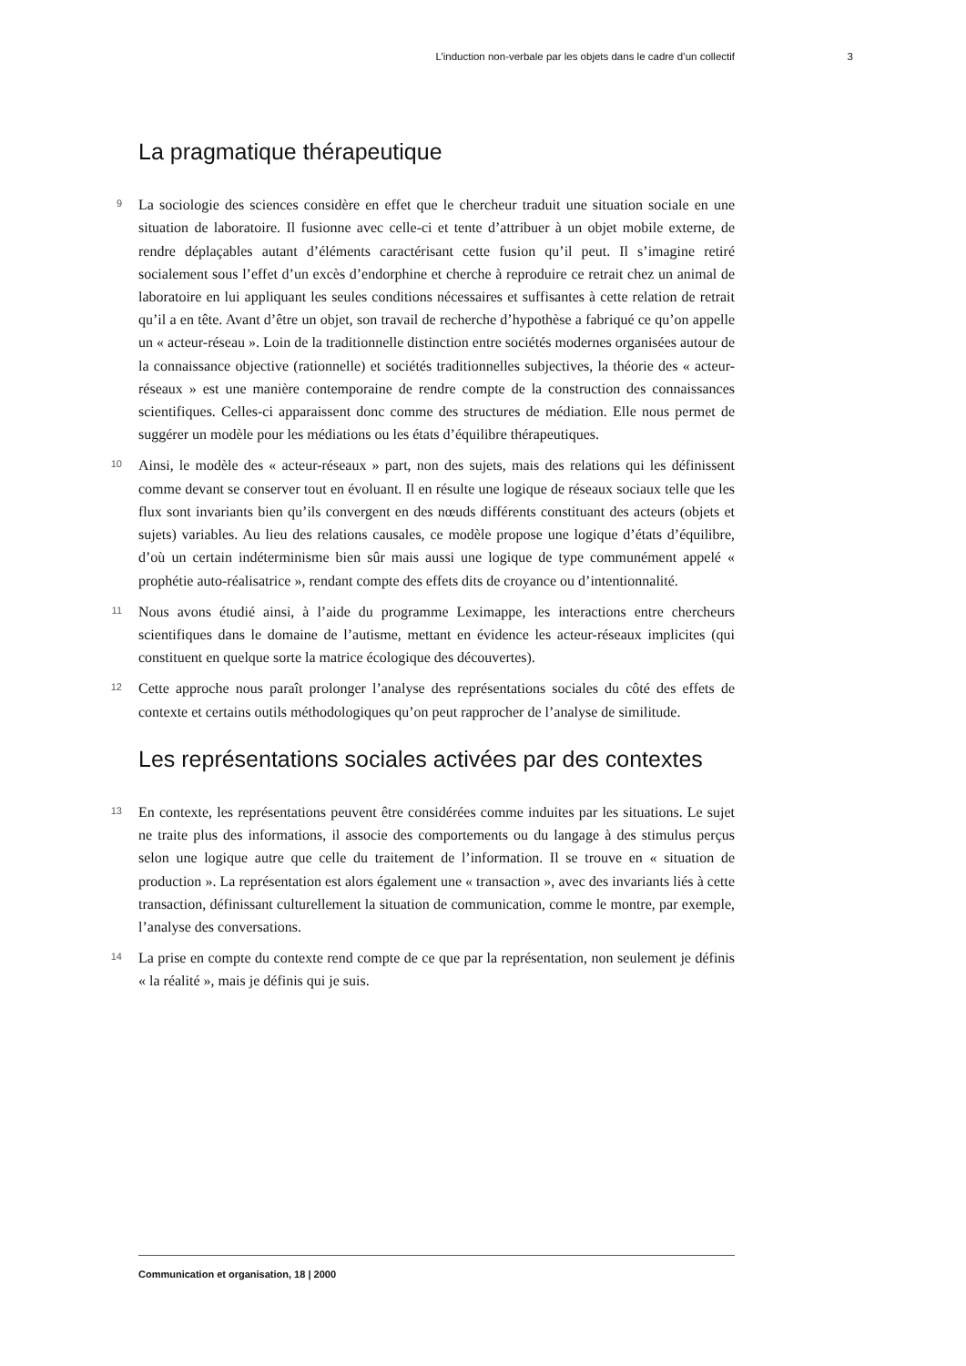L’induction non-verbale par les objets dans le cadre d’un collectif 3
La pragmatique thérapeutique
9
La sociologie des sciences considère en effet que le chercheur traduit une situation sociale en une situation de laboratoire. Il fusionne avec celle-ci et tente d’attribuer à un objet mobile externe, de rendre déplaçables autant d’éléments caractérisant cette fusion qu’il peut. Il s’imagine retiré socialement sous l’effet d’un excès d’endorphine et cherche à reproduire ce retrait chez un animal de laboratoire en lui appliquant les seules conditions nécessaires et suffisantes à cette relation de retrait qu’il a en tête. Avant d’être un objet, son travail de recherche d’hypothèse a fabriqué ce qu’on appelle un « acteur-réseau ». Loin de la traditionnelle distinction entre sociétés modernes organisées autour de la connaissance objective (rationnelle) et sociétés traditionnelles subjectives, la théorie des « acteur-réseaux » est une manière contemporaine de rendre compte de la construction des connaissances scientifiques. Celles-ci apparaissent donc comme des structures de médiation. Elle nous permet de suggérer un modèle pour les médiations ou les états d’équilibre thérapeutiques.
10
Ainsi, le modèle des « acteur-réseaux » part, non des sujets, mais des relations qui les définissent comme devant se conserver tout en évoluant. Il en résulte une logique de réseaux sociaux telle que les flux sont invariants bien qu’ils convergent en des nœuds différents constituant des acteurs (objets et sujets) variables. Au lieu des relations causales, ce modèle propose une logique d’états d’équilibre, d’où un certain indéterminisme bien sûr mais aussi une logique de type communément appelé « prophétie auto-réalisatrice », rendant compte des effets dits de croyance ou d’intentionnalité.
11
Nous avons étudié ainsi, à l’aide du programme Leximappe, les interactions entre chercheurs scientifiques dans le domaine de l’autisme, mettant en évidence les acteur-réseaux implicites (qui constituent en quelque sorte la matrice écologique des découvertes).
12
Cette approche nous paraît prolonger l’analyse des représentations sociales du côté des effets de contexte et certains outils méthodologiques qu’on peut rapprocher de l’analyse de similitude.
Les représentations sociales activées par des contextes
13
En contexte, les représentations peuvent être considérées comme induites par les situations. Le sujet ne traite plus des informations, il associe des comportements ou du langage à des stimulus perçus selon une logique autre que celle du traitement de l’information. Il se trouve en « situation de production ». La représentation est alors également une « transaction », avec des invariants liés à cette transaction, définissant culturellement la situation de communication, comme le montre, par exemple, l’analyse des conversations.
14
La prise en compte du contexte rend compte de ce que par la représentation, non seulement je définis « la réalité », mais je définis qui je suis.
Communication et organisation, 18 | 2000